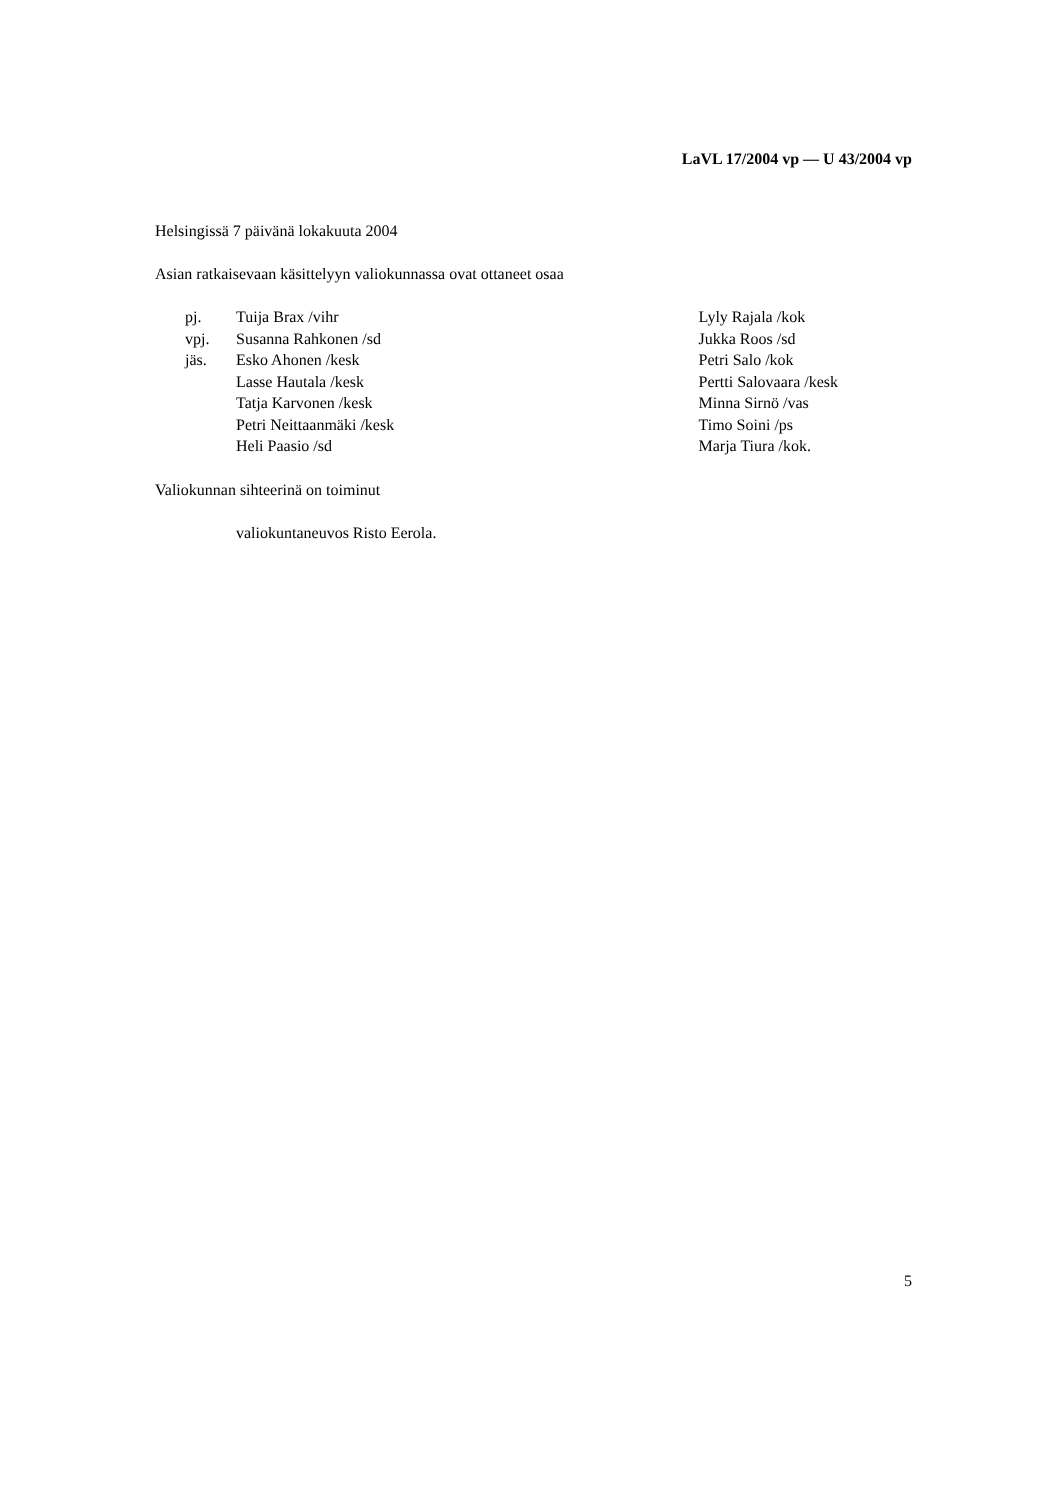LaVL 17/2004 vp — U 43/2004 vp
Helsingissä 7 päivänä lokakuuta 2004
Asian ratkaisevaan käsittelyyn valiokunnassa ovat ottaneet osaa
| pj. | Tuija Brax /vihr |
| vpj. | Susanna Rahkonen /sd |
| jäs. | Esko Ahonen /kesk |
| | Lasse Hautala /kesk |
| | Tatja Karvonen /kesk |
| | Petri Neittaanmäki /kesk |
| | Heli Paasio /sd |
| Lyly Rajala /kok |
| Jukka Roos /sd |
| Petri Salo /kok |
| Pertti Salovaara /kesk |
| Minna Sirnö /vas |
| Timo Soini /ps |
| Marja Tiura /kok. |
Valiokunnan sihteerinä on toiminut
valiokuntaneuvos Risto Eerola.
5